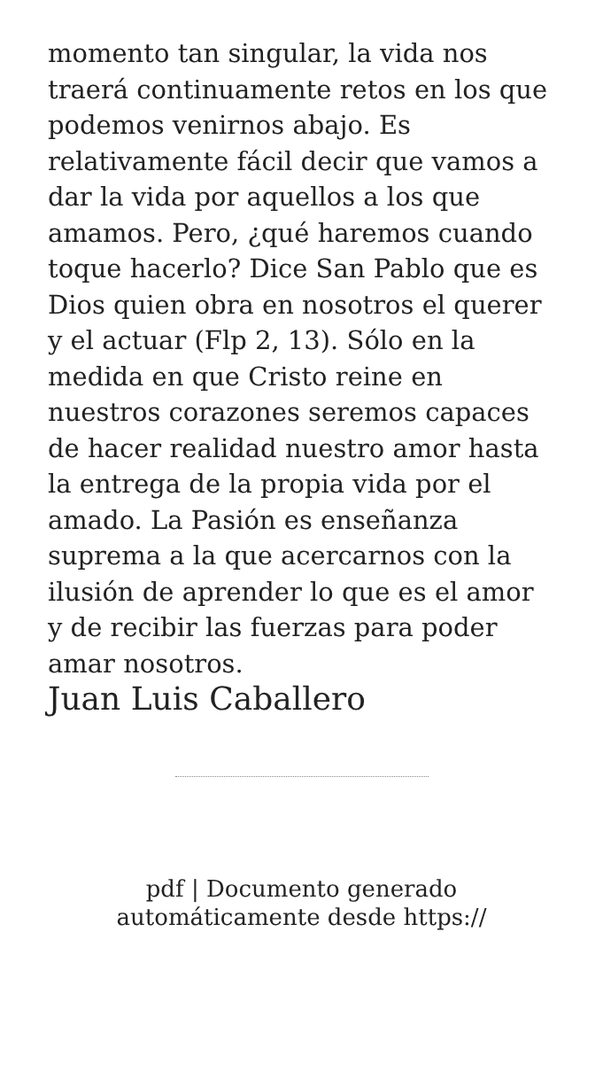momento tan singular, la vida nos traerá continuamente retos en los que podemos venirnos abajo. Es relativamente fácil decir que vamos a dar la vida por aquellos a los que amamos. Pero, ¿qué haremos cuando toque hacerlo? Dice San Pablo que es Dios quien obra en nosotros el querer y el actuar (Flp 2, 13). Sólo en la medida en que Cristo reine en nuestros corazones seremos capaces de hacer realidad nuestro amor hasta la entrega de la propia vida por el amado. La Pasión es enseñanza suprema a la que acercarnos con la ilusión de aprender lo que es el amor y de recibir las fuerzas para poder amar nosotros.
Juan Luis Caballero
pdf | Documento generado
automáticamente desde https://